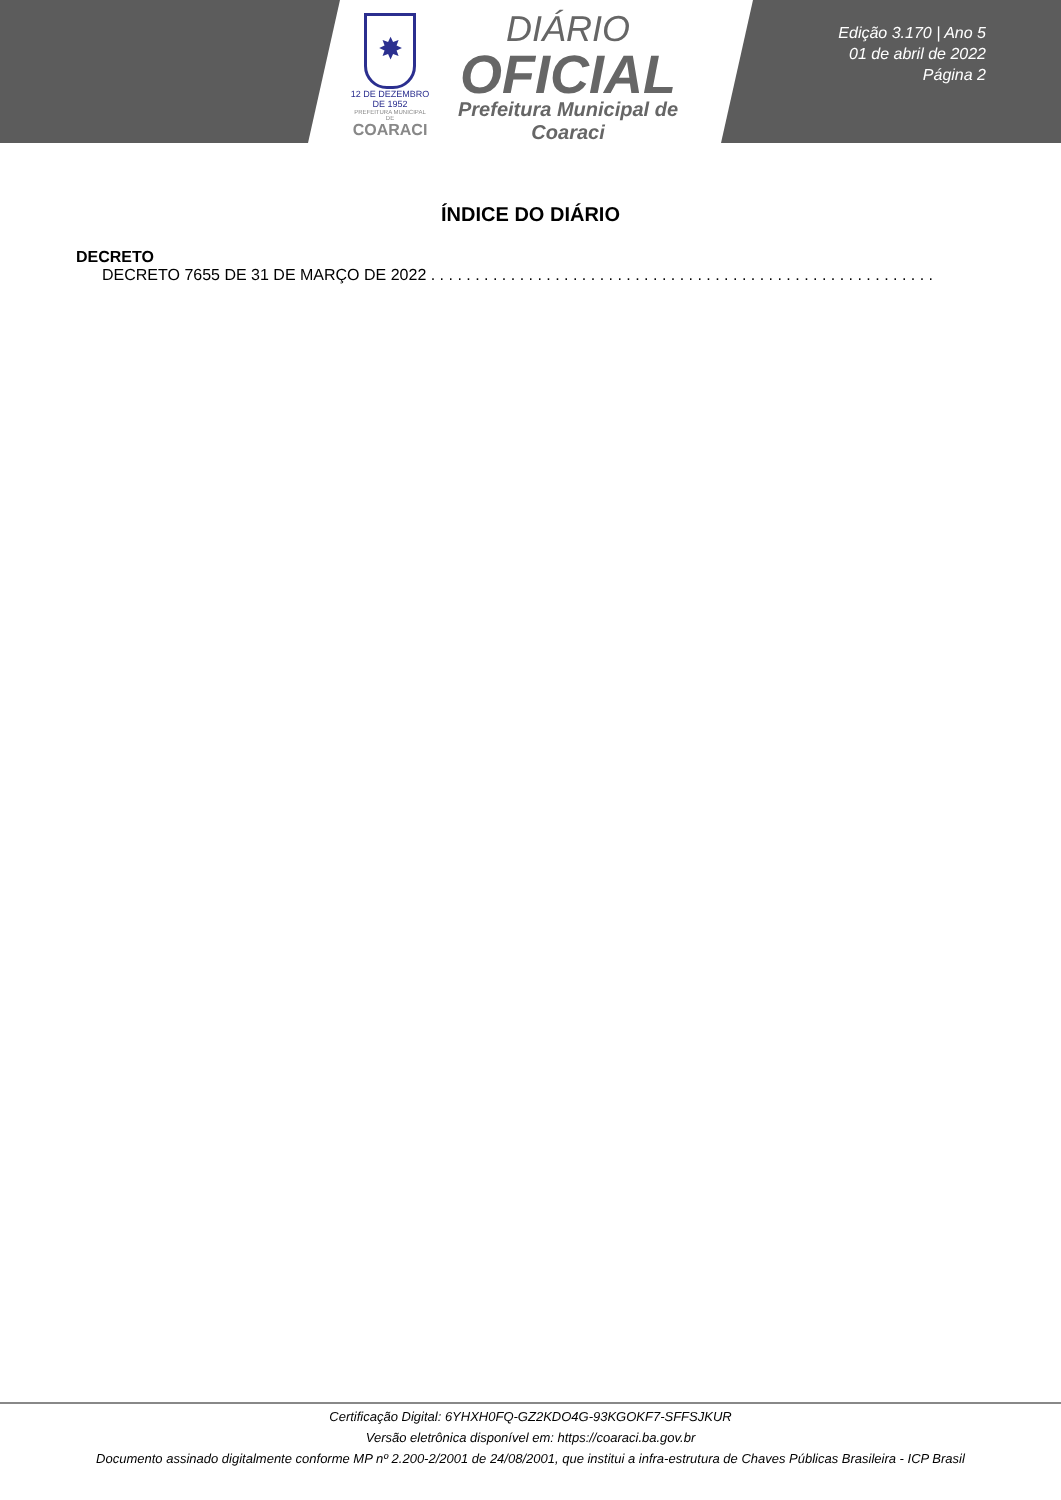✸
12 DE DEZEMBRO DE 1952
PREFEITURA MUNICIPAL DE
COARACI
DIÁRIO
OFICIAL
Prefeitura Municipal de
Coaraci
Edição 3.170 | Ano 5
01 de abril de 2022
Página 2
ÍNDICE DO DIÁRIO
DECRETO
DECRETO 7655 DE 31 DE MARÇO DE 2022 . . . . . . . . . . . . . . . . . . . . . . . . . . . . . . . . . . . . . . . . . . . . . . . . . . . . . . . . . . . . . . . . .
Certificação Digital: 6YHXH0FQ-GZ2KDO4G-93KGOKF7-SFFSJKUR
Versão eletrônica disponível em: https://coaraci.ba.gov.br
Documento assinado digitalmente conforme MP nº 2.200-2/2001 de 24/08/2001, que institui a infra-estrutura de Chaves Públicas Brasileira - ICP Brasil